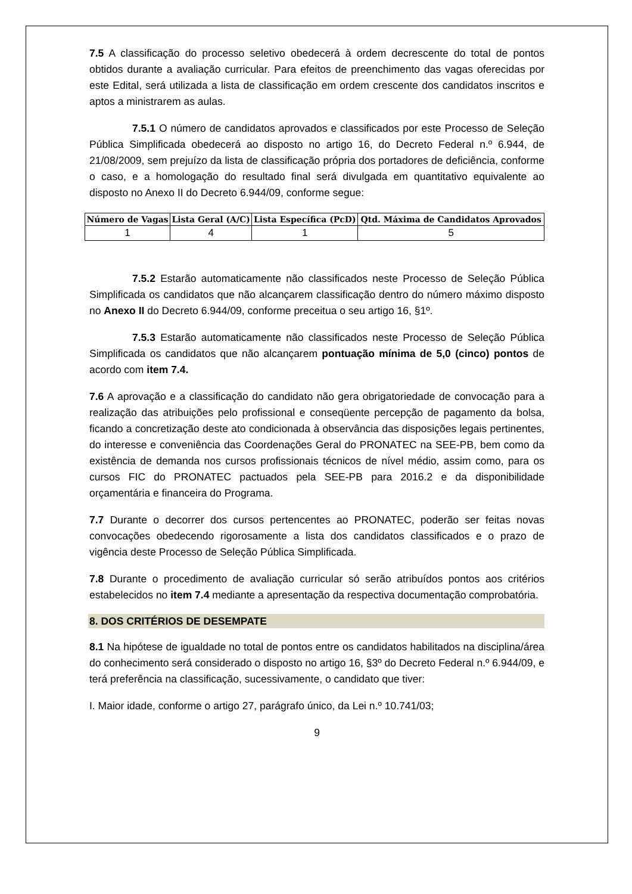7.5 A classificação do processo seletivo obedecerá à ordem decrescente do total de pontos obtidos durante a avaliação curricular. Para efeitos de preenchimento das vagas oferecidas por este Edital, será utilizada a lista de classificação em ordem crescente dos candidatos inscritos e aptos a ministrarem as aulas.
7.5.1 O número de candidatos aprovados e classificados por este Processo de Seleção Pública Simplificada obedecerá ao disposto no artigo 16, do Decreto Federal n.º 6.944, de 21/08/2009, sem prejuízo da lista de classificação própria dos portadores de deficiência, conforme o caso, e a homologação do resultado final será divulgada em quantitativo equivalente ao disposto no Anexo II do Decreto 6.944/09, conforme segue:
| Número de Vagas | Lista Geral (A/C) | Lista Específica (PcD) | Qtd. Máxima de Candidatos Aprovados |
| --- | --- | --- | --- |
| 1 | 4 | 1 | 5 |
7.5.2 Estarão automaticamente não classificados neste Processo de Seleção Pública Simplificada os candidatos que não alcançarem classificação dentro do número máximo disposto no Anexo II do Decreto 6.944/09, conforme preceitua o seu artigo 16, §1º.
7.5.3 Estarão automaticamente não classificados neste Processo de Seleção Pública Simplificada os candidatos que não alcançarem pontuação mínima de 5,0 (cinco) pontos de acordo com item 7.4.
7.6 A aprovação e a classificação do candidato não gera obrigatoriedade de convocação para a realização das atribuições pelo profissional e conseqüente percepção de pagamento da bolsa, ficando a concretização deste ato condicionada à observância das disposições legais pertinentes, do interesse e conveniência das Coordenações Geral do PRONATEC na SEE-PB, bem como da existência de demanda nos cursos profissionais técnicos de nível médio, assim como, para os cursos FIC do PRONATEC pactuados pela SEE-PB para 2016.2 e da disponibilidade orçamentária e financeira do Programa.
7.7 Durante o decorrer dos cursos pertencentes ao PRONATEC, poderão ser feitas novas convocações obedecendo rigorosamente a lista dos candidatos classificados e o prazo de vigência deste Processo de Seleção Pública Simplificada.
7.8 Durante o procedimento de avaliação curricular só serão atribuídos pontos aos critérios estabelecidos no item 7.4 mediante a apresentação da respectiva documentação comprobatória.
8. DOS CRITÉRIOS DE DESEMPATE
8.1 Na hipótese de igualdade no total de pontos entre os candidatos habilitados na disciplina/área do conhecimento será considerado o disposto no artigo 16, §3º do Decreto Federal n.º 6.944/09, e terá preferência na classificação, sucessivamente, o candidato que tiver:
I. Maior idade, conforme o artigo 27, parágrafo único, da Lei n.º 10.741/03;
9